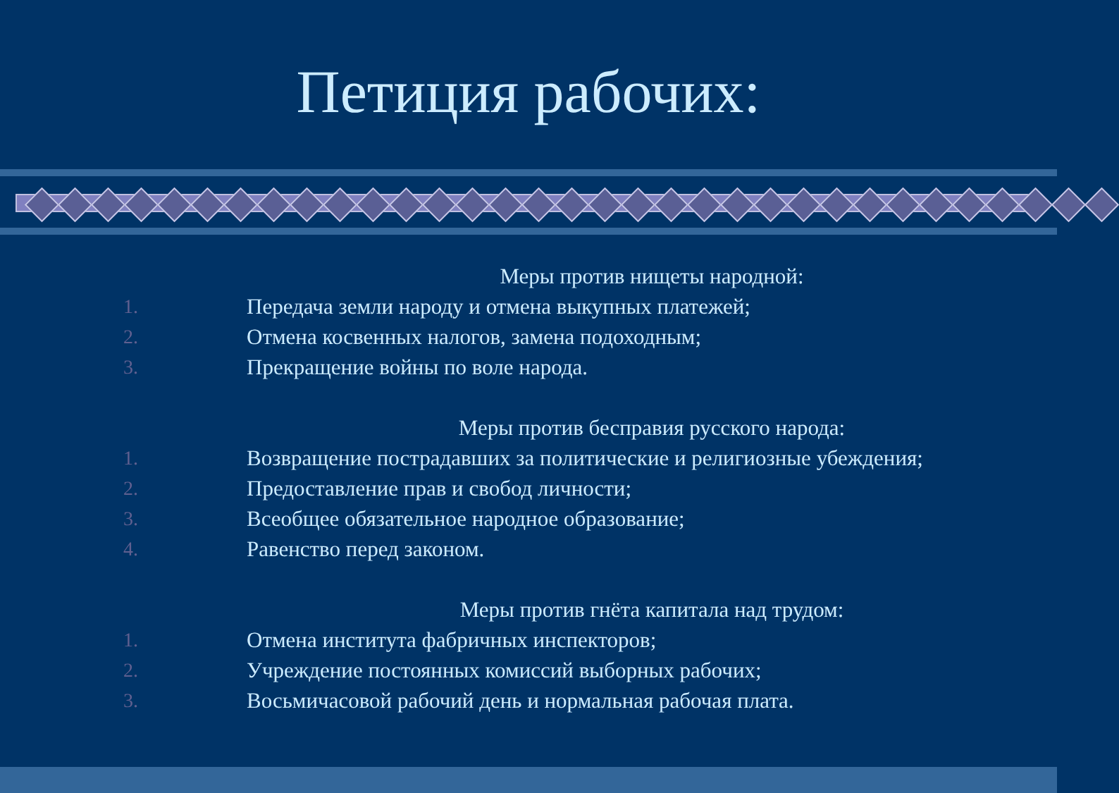Петиция рабочих:
Меры против нищеты народной:
1. Передача земли народу и отмена выкупных платежей;
2. Отмена косвенных налогов, замена подоходным;
3. Прекращение войны по воле народа.
Меры против бесправия русского народа:
1. Возвращение пострадавших за политические и религиозные убеждения;
2. Предоставление прав и свобод личности;
3. Всеобщее обязательное народное образование;
4. Равенство перед законом.
Меры против гнёта капитала над трудом:
1. Отмена института фабричных инспекторов;
2. Учреждение постоянных комиссий выборных рабочих;
3. Восьмичасовой рабочий день и нормальная рабочая плата.